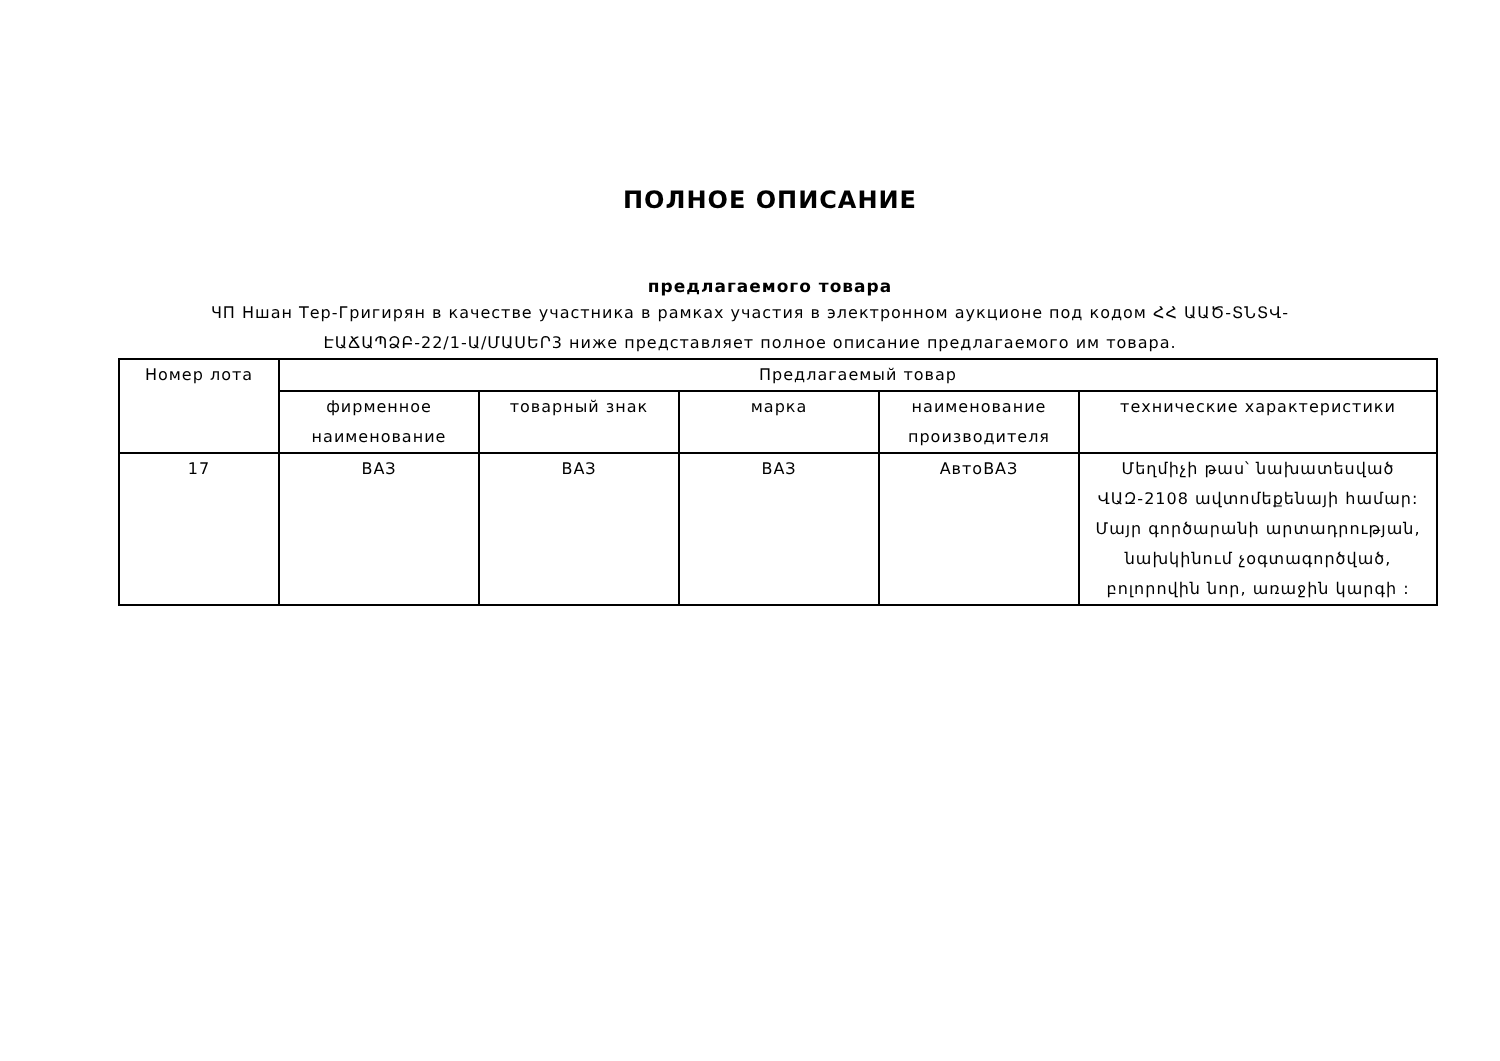ПОЛНОЕ ОПИСАНИЕ
предлагаемого товара
ЧП Ншан Тер-Григирян в качестве участника в рамках участия в электронном аукционе под кодом ՀՀ ԱԱԾ-ՏՆՏՎ-ԷԱՃԱՊՁԲ-22/1-Ա/ՄԱՍԵՐ3 ниже представляет полное описание предлагаемого им товара.
| Номер лота | Предлагаемый товар | | | | |
| --- | --- | --- | --- | --- | --- |
| | фирменное наименование | товарный знак | марка | наименование производителя | технические характеристики |
| 17 | ВАЗ | ВАЗ | ВАЗ | АвтоВАЗ | Մեղմիչի թաս՝ նախատեսված ՎԱԶ-2108 ավտոմեքենայի համար: Մայր գործարանի արտադրության, նախկինում չօգտագործված, բոլորովին նոր, առաջին կարգի : |